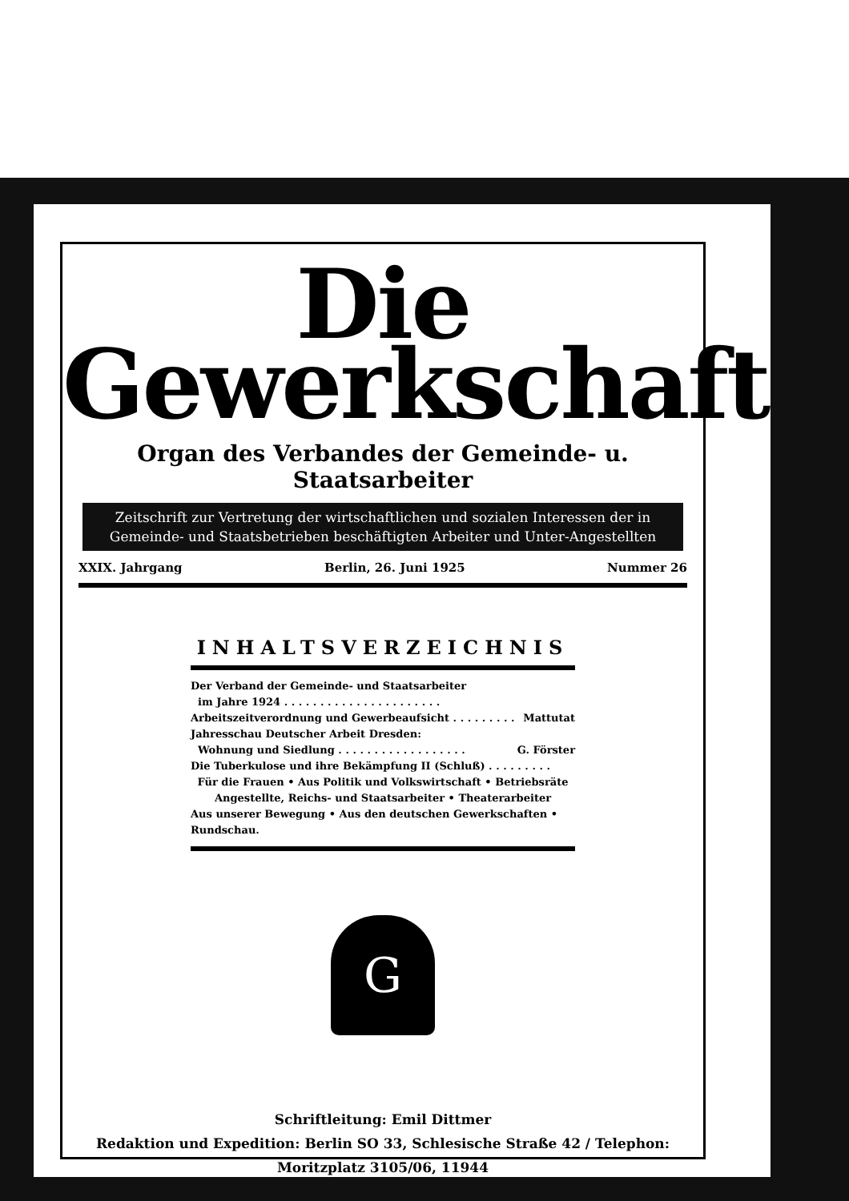Die
Gewerkschaft
Organ des Verbandes der Gemeinde- u. Staatsarbeiter
Zeitschrift zur Vertretung der wirtschaftlichen und sozialen Interessen der in
Gemeinde- und Staatsbetrieben beschäftigten Arbeiter und Unter-Angestellten
XXIX. Jahrgang Berlin, 26. Juni 1925 Nummer 26
INHALTSVERZEICHNIS
Der Verband der Gemeinde- und Staatsarbeiter
im Jahre 1924 . . . . . . . . . . . . . . . . . . . . . .
Arbeitszeitverordnung und Gewerbeaufsicht . . . . . . . . . Mattutat
Jahresschau Deutscher Arbeit Dresden:
Wohnung und Siedlung . . . . . . . . . . . . . . . . . . G. Förster
Die Tuberkulose und ihre Bekämpfung II (Schluß) . . . . . . . . .
Für die Frauen • Aus Politik und Volkswirtschaft • Betriebsräte
Angestellte, Reichs- und Staatsarbeiter • Theaterarbeiter
Aus unserer Bewegung • Aus den deutschen Gewerkschaften • Rundschau.
G
Schriftleitung: Emil Dittmer
Redaktion und Expedition: Berlin SO 33, Schlesische Straße 42 / Telephon: Moritzplatz 3105/06, 11944